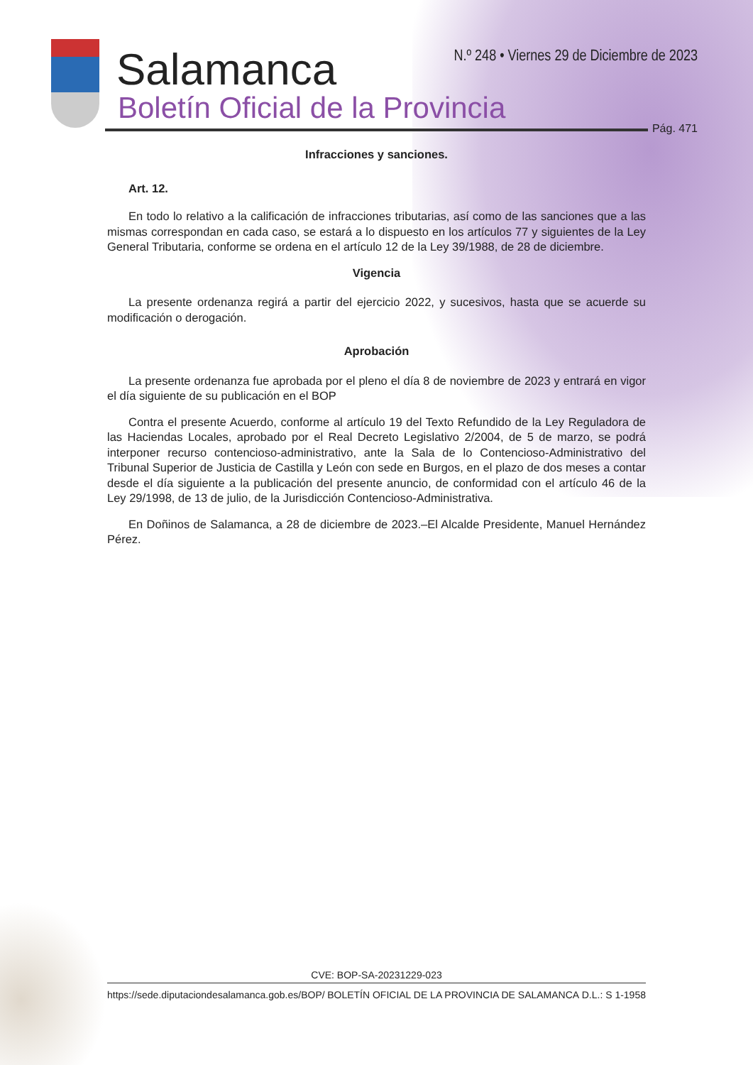Salamanca
Boletín Oficial de la Provincia
N.º 248 • Viernes 29 de Diciembre de 2023
Pág. 471
Infracciones y sanciones.
Art. 12.
En todo lo relativo a la calificación de infracciones tributarias, así como de las sanciones que a las mismas correspondan en cada caso, se estará a lo dispuesto en los artículos 77 y siguientes de la Ley General Tributaria, conforme se ordena en el artículo 12 de la Ley 39/1988, de 28 de diciembre.
Vigencia
La presente ordenanza regirá a partir del ejercicio 2022, y sucesivos, hasta que se acuerde su modificación o derogación.
Aprobación
La presente ordenanza fue aprobada por el pleno el día 8 de noviembre de 2023 y entrará en vigor el día siguiente de su publicación en el BOP
Contra el presente Acuerdo, conforme al artículo 19 del Texto Refundido de la Ley Reguladora de las Haciendas Locales, aprobado por el Real Decreto Legislativo 2/2004, de 5 de marzo, se podrá interponer recurso contencioso-administrativo, ante la Sala de lo Contencioso-Administrativo del Tribunal Superior de Justicia de Castilla y León con sede en Burgos, en el plazo de dos meses a contar desde el día siguiente a la publicación del presente anuncio, de conformidad con el artículo 46 de la Ley 29/1998, de 13 de julio, de la Jurisdicción Contencioso-Administrativa.
En Doñinos de Salamanca, a 28 de diciembre de 2023.–El Alcalde Presidente, Manuel Hernández Pérez.
CVE: BOP-SA-20231229-023
https://sede.diputaciondesalamanca.gob.es/BOP/ BOLETÍN OFICIAL DE LA PROVINCIA DE SALAMANCA D.L.: S 1-1958